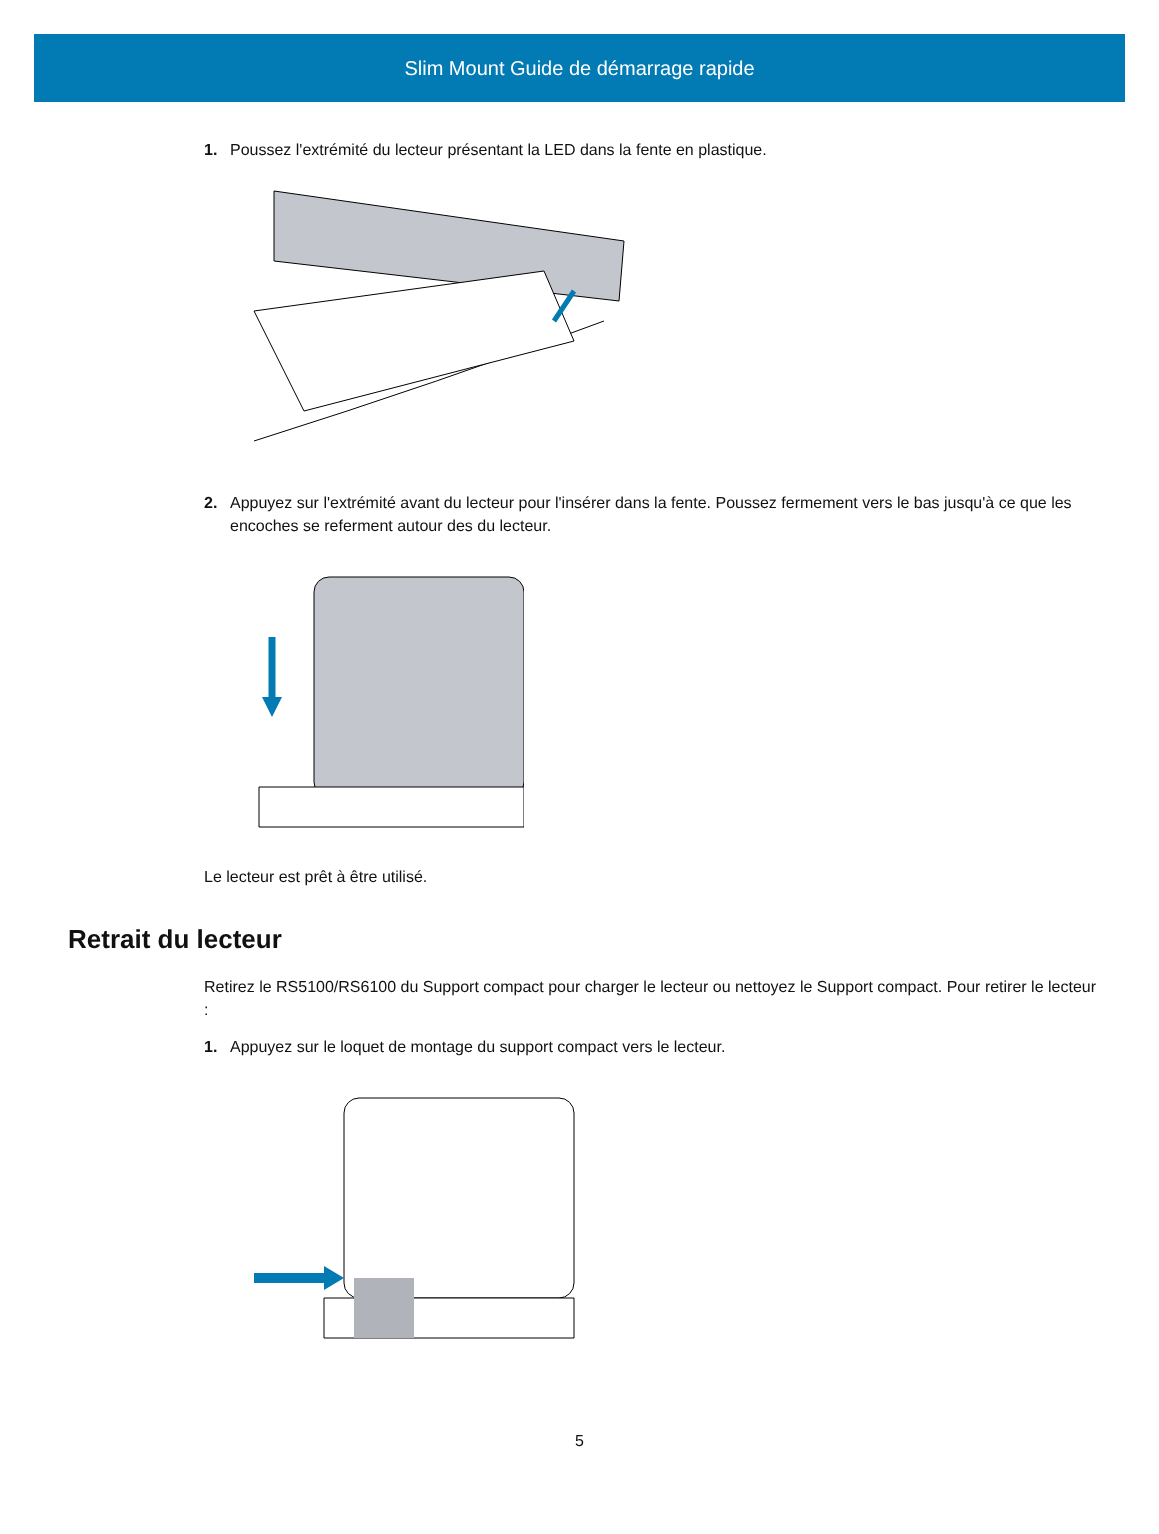Slim Mount Guide de démarrage rapide
1. Poussez l'extrémité du lecteur présentant la LED dans la fente en plastique.
2. Appuyez sur l'extrémité avant du lecteur pour l'insérer dans la fente. Poussez fermement vers le bas jusqu'à ce que les encoches se referment autour des du lecteur.
Le lecteur est prêt à être utilisé.
Retrait du lecteur
Retirez le RS5100/RS6100 du Support compact pour charger le lecteur ou nettoyez le Support compact. Pour retirer le lecteur :
1. Appuyez sur le loquet de montage du support compact vers le lecteur.
5